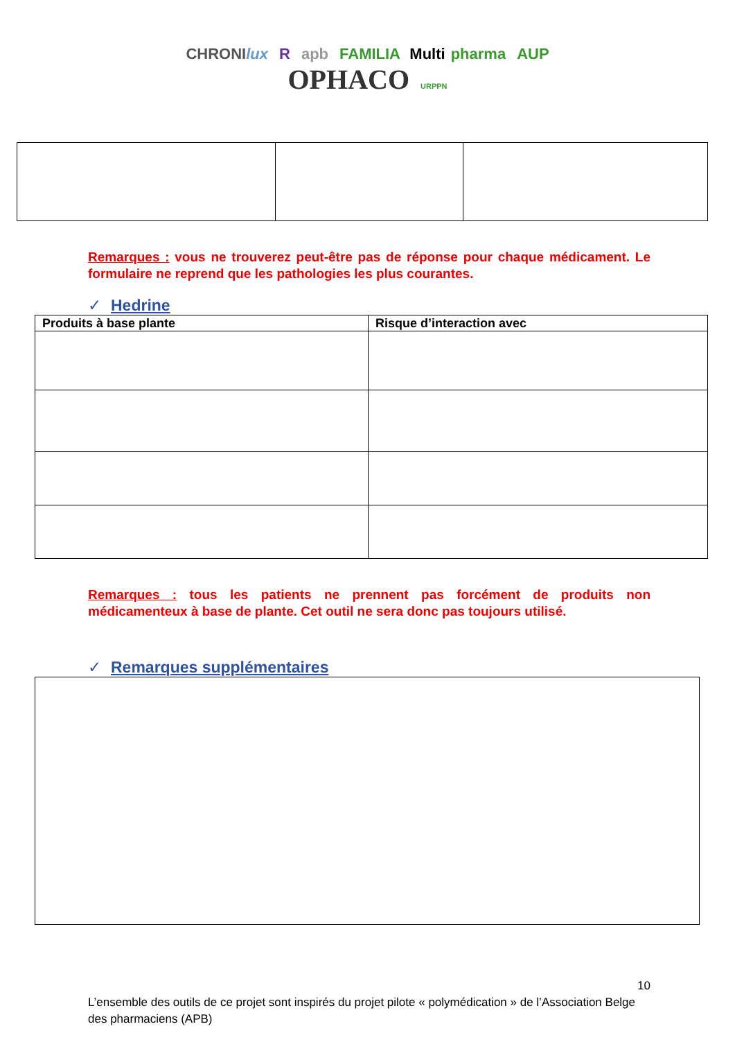CHRONIlux R apb FAMILIA Multi pharma AUP
OPHACO URPPN
Remarques : vous ne trouverez peut-être pas de réponse pour chaque médicament. Le formulaire ne reprend que les pathologies les plus courantes.
✓ Hedrine
| Produits à base plante | Risque d’interaction avec |
| --- | --- |
Remarques : tous les patients ne prennent pas forcément de produits non médicamenteux à base de plante. Cet outil ne sera donc pas toujours utilisé.
✓ Remarques supplémentaires
10
L’ensemble des outils de ce projet sont inspirés du projet pilote « polymédication » de l’Association Belge des pharmaciens (APB)